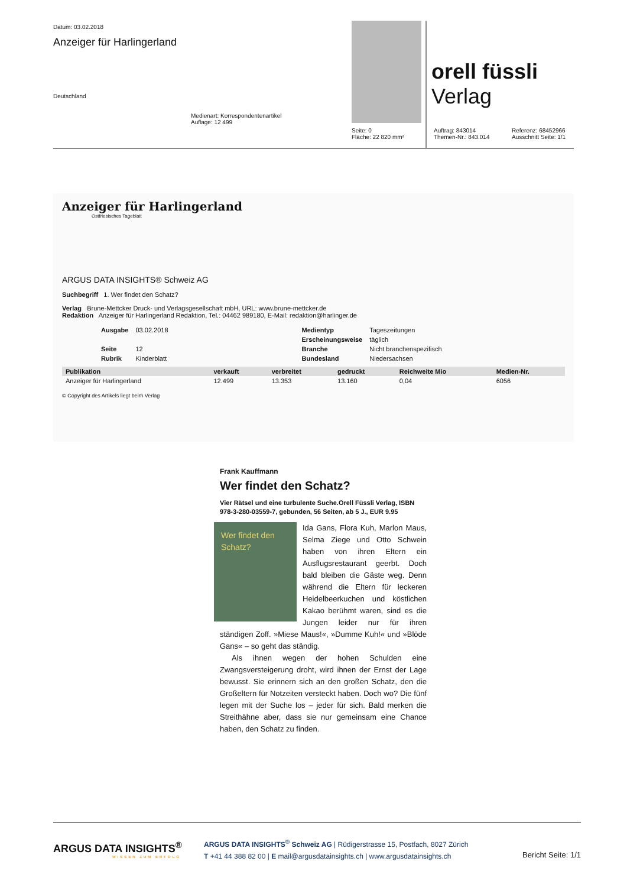Datum: 03.02.2018
Anzeiger für Harlingerland
Deutschland
Medienart: Korrespondentenartikel
Auflage: 12 499
orell füssli Verlag
Seite: 0
Fläche: 22 820 mm²
Auftrag: 843014
Themen-Nr.: 843.014
Referenz: 68452966
Ausschnitt Seite: 1/1
Anzeiger für Harlingerland
Ostfriesisches Tageblatt
ARGUS DATA INSIGHTS® Schweiz AG
Suchbegriff 1. Wer findet den Schatz?
Verlag Brune-Mettcker Druck- und Verlagsgesellschaft mbH, URL: www.brune-mettcker.de
Redaktion Anzeiger für Harlingerland Redaktion, Tel.: 04462 989180, E-Mail: redaktion@harlinger.de
| Ausgabe | 03.02.2018 | Medientyp | Tageszeitungen |
| | | Erscheinungsweise | täglich |
| Seite | 12 | Branche | Nicht branchenspezifisch |
| Rubrik | Kinderblatt | Bundesland | Niedersachsen |
| Publikation | verkauft | verbreitet | gedruckt | Reichweite Mio | Medien-Nr. |
| --- | --- | --- | --- | --- | --- |
| Anzeiger für Harlingerland | 12.499 | 13.353 | 13.160 | 0,04 | 6056 |
© Copyright des Artikels liegt beim Verlag
Frank Kauffmann
Wer findet den Schatz?
Vier Rätsel und eine turbulente Suche.Orell Füssli Verlag, ISBN 978-3-280-03559-7, gebunden, 56 Seiten, ab 5 J., EUR 9.95
Wer findet den Schatz?
Ida Gans, Flora Kuh, Marlon Maus, Selma Ziege und Otto Schwein haben von ihren Eltern ein Ausflugsrestaurant geerbt. Doch bald bleiben die Gäste weg. Denn während die Eltern für leckeren Heidelbeerkuchen und köstlichen Kakao berühmt waren, sind es die Jungen leider nur für ihren ständigen Zoff. »Miese Maus!«, »Dumme Kuh!« und »Blöde Gans« – so geht das ständig.
Als ihnen wegen der hohen Schulden eine Zwangsversteigerung droht, wird ihnen der Ernst der Lage bewusst. Sie erinnern sich an den großen Schatz, den die Großeltern für Notzeiten versteckt haben. Doch wo? Die fünf legen mit der Suche los – jeder für sich. Bald merken die Streithähne aber, dass sie nur gemeinsam eine Chance haben, den Schatz zu finden.
ARGUS DATA INSIGHTS<sup>®</sup>
WISSEN ZUM ERFOLG
ARGUS DATA INSIGHTS<sup>®</sup> Schweiz AG | Rüdigerstrasse 15, Postfach, 8027 Zürich
T +41 44 388 82 00 | E mail@argusdatainsights.ch | www.argusdatainsights.ch
Bericht Seite: 1/1